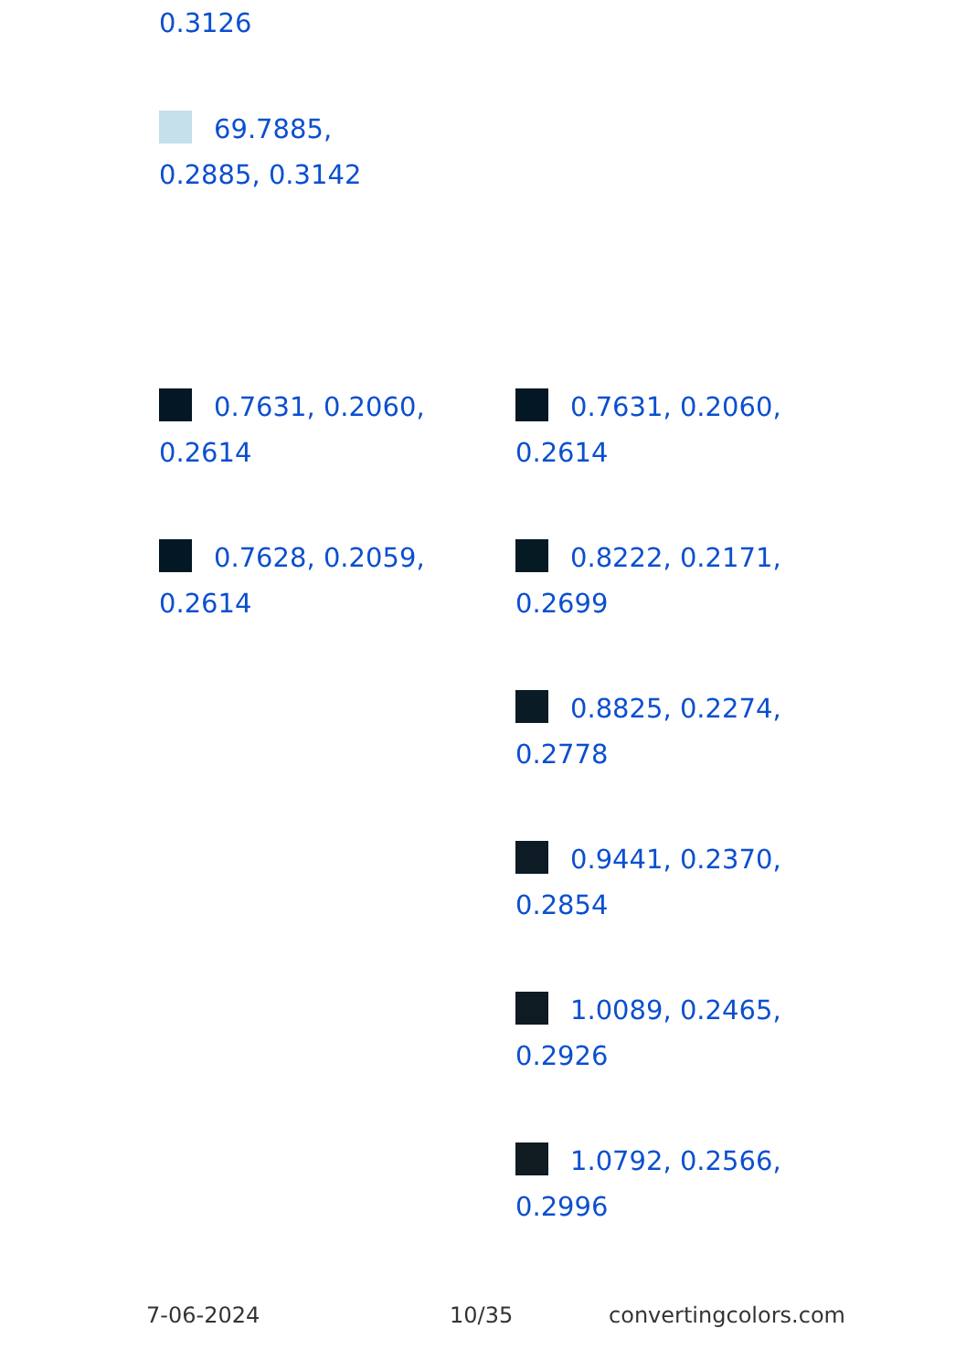0.3126
69.7885, 0.2885, 0.3142
0.7631, 0.2060, 0.2614
0.7631, 0.2060, 0.2614
0.7628, 0.2059, 0.2614
0.8222, 0.2171, 0.2699
0.8825, 0.2274, 0.2778
0.9441, 0.2370, 0.2854
1.0089, 0.2465, 0.2926
1.0792, 0.2566, 0.2996
7-06-2024 10/35 convertingcolors.com